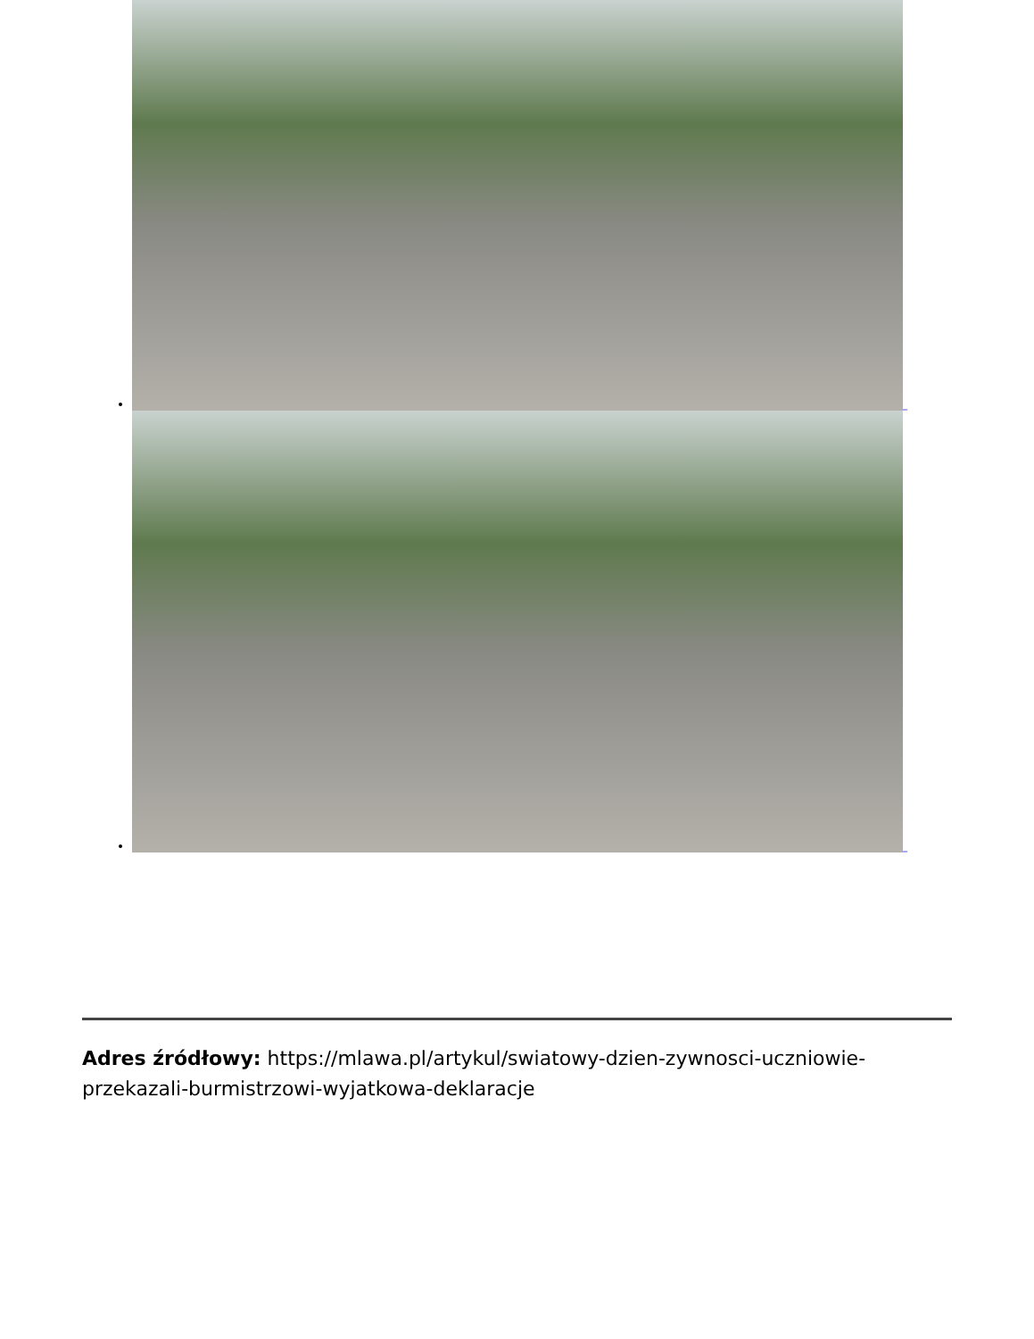_
_
Adres źródłowy: https://mlawa.pl/artykul/swiatowy-dzien-zywnosci-uczniowie-przekazali-burmistrzowi-wyjatkowa-deklaracje